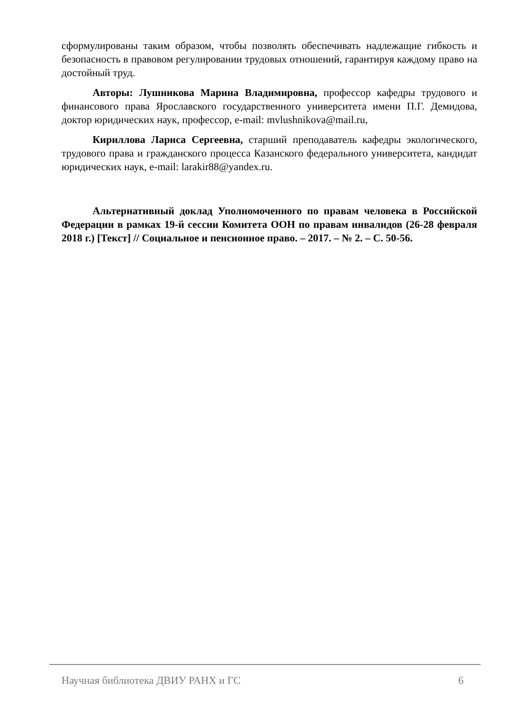сформулированы таким образом, чтобы позволять обеспечивать надлежащие гибкость и безопасность в правовом регулировании трудовых отношений, гарантируя каждому право на достойный труд.
Авторы: Лушникова Марина Владимировна, профессор кафедры трудового и финансового права Ярославского государственного университета имени П.Г. Демидова, доктор юридических наук, профессор, e-mail: mvlushnikova@mail.ru,
Кириллова Лариса Сергеевна, старший преподаватель кафедры экологического, трудового права и гражданского процесса Казанского федерального университета, кандидат юридических наук, e-mail: larakir88@yandex.ru.
Альтернативный доклад Уполномоченного по правам человека в Российской Федерации в рамках 19-й сессии Комитета ООН по правам инвалидов (26-28 февраля 2018 г.) [Текст] // Социальное и пенсионное право. – 2017. – № 2. – С. 50-56.
Научная библиотека ДВИУ РАНХ и ГС 6